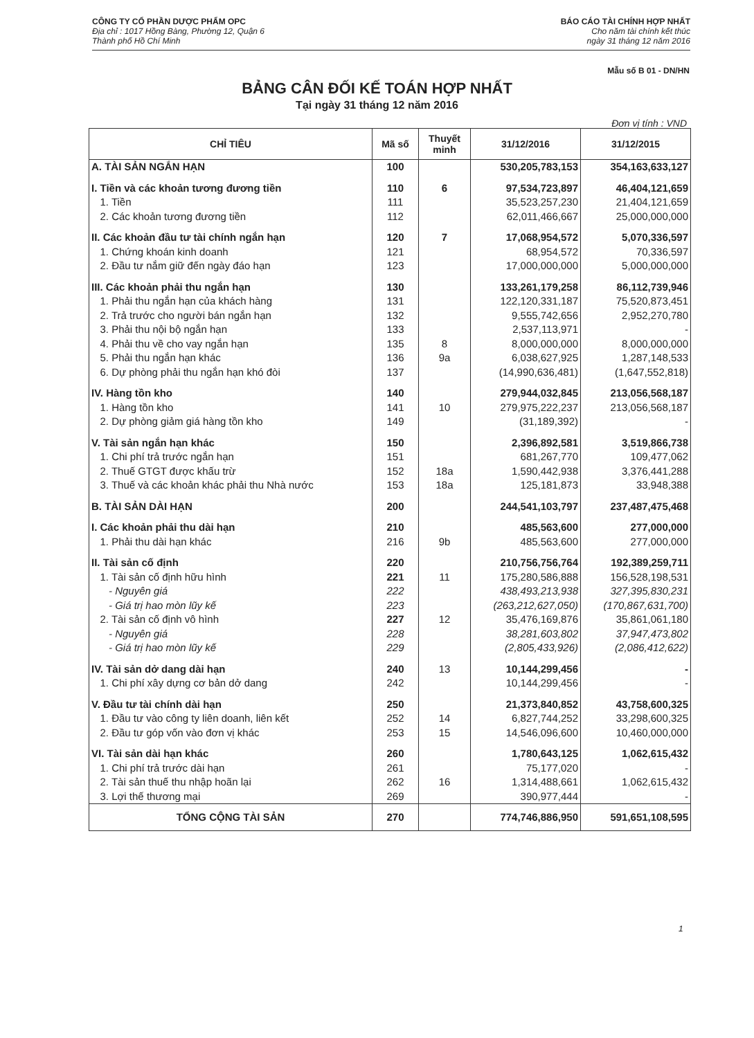CÔNG TY CỔ PHẦN DƯỢC PHẨM OPC
Địa chỉ : 1017 Hồng Bàng, Phường 12, Quận 6
Thành phố Hồ Chí Minh
BÁO CÁO TÀI CHÍNH HỢP NHẤT
Cho năm tài chính kết thúc
ngày 31 tháng 12 năm 2016
Mẫu số B 01 - DN/HN
BẢNG CÂN ĐỐI KẾ TOÁN HỢP NHẤT
Tại ngày 31 tháng 12 năm 2016
Đơn vị tính : VND
| CHỈ TIÊU | Mã số | Thuyết minh | 31/12/2016 | 31/12/2015 |
| --- | --- | --- | --- | --- |
| A. TÀI SẢN NGẮN HẠN | 100 | | 530,205,783,153 | 354,163,633,127 |
| I. Tiền và các khoản tương đương tiền | 110 | 6 | 97,534,723,897 | 46,404,121,659 |
| 1. Tiền | 111 | | 35,523,257,230 | 21,404,121,659 |
| 2. Các khoản tương đương tiền | 112 | | 62,011,466,667 | 25,000,000,000 |
| II. Các khoản đầu tư tài chính ngắn hạn | 120 | 7 | 17,068,954,572 | 5,070,336,597 |
| 1. Chứng khoán kinh doanh | 121 | | 68,954,572 | 70,336,597 |
| 2. Đầu tư nắm giữ đến ngày đáo hạn | 123 | | 17,000,000,000 | 5,000,000,000 |
| III. Các khoản phải thu ngắn hạn | 130 | | 133,261,179,258 | 86,112,739,946 |
| 1. Phải thu ngắn hạn của khách hàng | 131 | | 122,120,331,187 | 75,520,873,451 |
| 2. Trả trước cho người bán ngắn hạn | 132 | | 9,555,742,656 | 2,952,270,780 |
| 3. Phải thu nội bộ ngắn hạn | 133 | | 2,537,113,971 | - |
| 4. Phải thu về cho vay ngắn hạn | 135 | 8 | 8,000,000,000 | 8,000,000,000 |
| 5. Phải thu ngắn hạn khác | 136 | 9a | 6,038,627,925 | 1,287,148,533 |
| 6. Dự phòng phải thu ngắn hạn khó đòi | 137 | | (14,990,636,481) | (1,647,552,818) |
| IV. Hàng tồn kho | 140 | | 279,944,032,845 | 213,056,568,187 |
| 1. Hàng tồn kho | 141 | 10 | 279,975,222,237 | 213,056,568,187 |
| 2. Dự phòng giảm giá hàng tồn kho | 149 | | (31,189,392) | - |
| V. Tài sản ngắn hạn khác | 150 | | 2,396,892,581 | 3,519,866,738 |
| 1. Chi phí trả trước ngắn hạn | 151 | | 681,267,770 | 109,477,062 |
| 2. Thuế GTGT được khấu trừ | 152 | 18a | 1,590,442,938 | 3,376,441,288 |
| 3. Thuế và các khoản khác phải thu Nhà nước | 153 | 18a | 125,181,873 | 33,948,388 |
| B. TÀI SẢN DÀI HẠN | 200 | | 244,541,103,797 | 237,487,475,468 |
| I. Các khoản phải thu dài hạn | 210 | | 485,563,600 | 277,000,000 |
| 1. Phải thu dài hạn khác | 216 | 9b | 485,563,600 | 277,000,000 |
| II. Tài sản cố định | 220 | | 210,756,756,764 | 192,389,259,711 |
| 1. Tài sản cố định hữu hình | 221 | 11 | 175,280,586,888 | 156,528,198,531 |
| - Nguyên giá | 222 | | 438,493,213,938 | 327,395,830,231 |
| - Giá trị hao mòn lũy kế | 223 | | (263,212,627,050) | (170,867,631,700) |
| 2. Tài sản cố định vô hình | 227 | 12 | 35,476,169,876 | 35,861,061,180 |
| - Nguyên giá | 228 | | 38,281,603,802 | 37,947,473,802 |
| - Giá trị hao mòn lũy kế | 229 | | (2,805,433,926) | (2,086,412,622) |
| IV. Tài sản dở dang dài hạn | 240 | 13 | 10,144,299,456 | - |
| 1. Chi phí xây dựng cơ bản dở dang | 242 | | 10,144,299,456 | - |
| V. Đầu tư tài chính dài hạn | 250 | | 21,373,840,852 | 43,758,600,325 |
| 1. Đầu tư vào công ty liên doanh, liên kết | 252 | 14 | 6,827,744,252 | 33,298,600,325 |
| 2. Đầu tư góp vốn vào đơn vị khác | 253 | 15 | 14,546,096,600 | 10,460,000,000 |
| VI. Tài sản dài hạn khác | 260 | | 1,780,643,125 | 1,062,615,432 |
| 1. Chi phí trả trước dài hạn | 261 | | 75,177,020 | - |
| 2. Tài sản thuế thu nhập hoãn lại | 262 | 16 | 1,314,488,661 | 1,062,615,432 |
| 3. Lợi thế thương mại | 269 | | 390,977,444 | - |
| TỔNG CỘNG TÀI SẢN | 270 | | 774,746,886,950 | 591,651,108,595 |
1